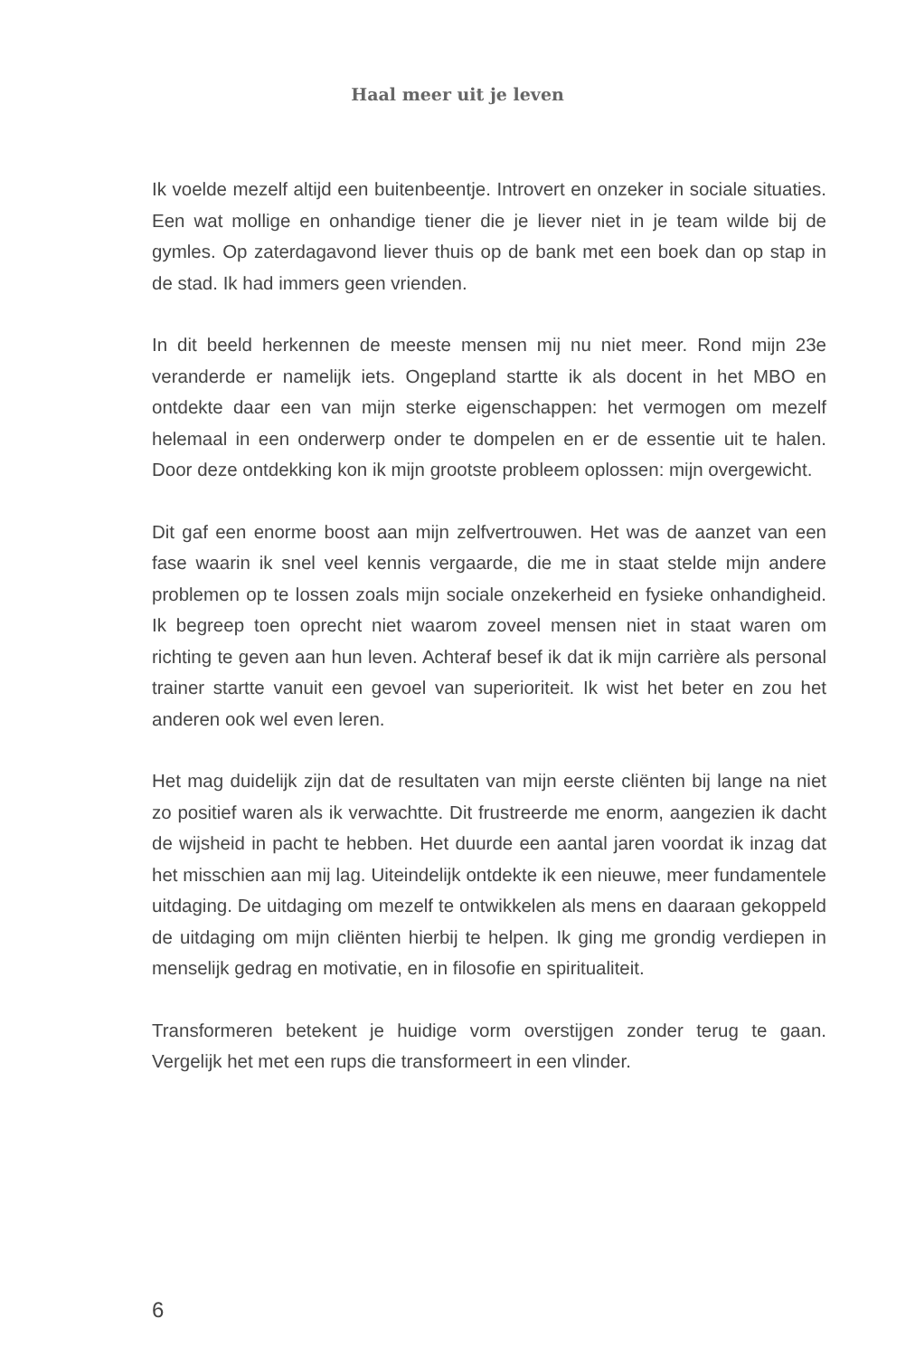Haal meer uit je leven
Ik voelde mezelf altijd een buitenbeentje. Introvert en onzeker in sociale situaties. Een wat mollige en onhandige tiener die je liever niet in je team wilde bij de gymles. Op zaterdagavond liever thuis op de bank met een boek dan op stap in de stad. Ik had immers geen vrienden.
In dit beeld herkennen de meeste mensen mij nu niet meer. Rond mijn 23e veranderde er namelijk iets. Ongepland startte ik als docent in het MBO en ontdekte daar een van mijn sterke eigenschappen: het vermogen om mezelf helemaal in een onderwerp onder te dompelen en er de essentie uit te halen. Door deze ontdekking kon ik mijn grootste probleem oplossen: mijn overgewicht.
Dit gaf een enorme boost aan mijn zelfvertrouwen. Het was de aanzet van een fase waarin ik snel veel kennis vergaarde, die me in staat stelde mijn andere problemen op te lossen zoals mijn sociale onzekerheid en fysieke onhandigheid. Ik begreep toen oprecht niet waarom zoveel mensen niet in staat waren om richting te geven aan hun leven. Achteraf besef ik dat ik mijn carrière als personal trainer startte vanuit een gevoel van superioriteit. Ik wist het beter en zou het anderen ook wel even leren.
Het mag duidelijk zijn dat de resultaten van mijn eerste cliënten bij lange na niet zo positief waren als ik verwachtte. Dit frustreerde me enorm, aangezien ik dacht de wijsheid in pacht te hebben. Het duurde een aantal jaren voordat ik inzag dat het misschien aan mij lag. Uiteindelijk ontdekte ik een nieuwe, meer fundamentele uitdaging. De uitdaging om mezelf te ontwikkelen als mens en daaraan gekoppeld de uitdaging om mijn cliënten hierbij te helpen. Ik ging me grondig verdiepen in menselijk gedrag en motivatie, en in filosofie en spiritualiteit.
Transformeren betekent je huidige vorm overstijgen zonder terug te gaan. Vergelijk het met een rups die transformeert in een vlinder.
6